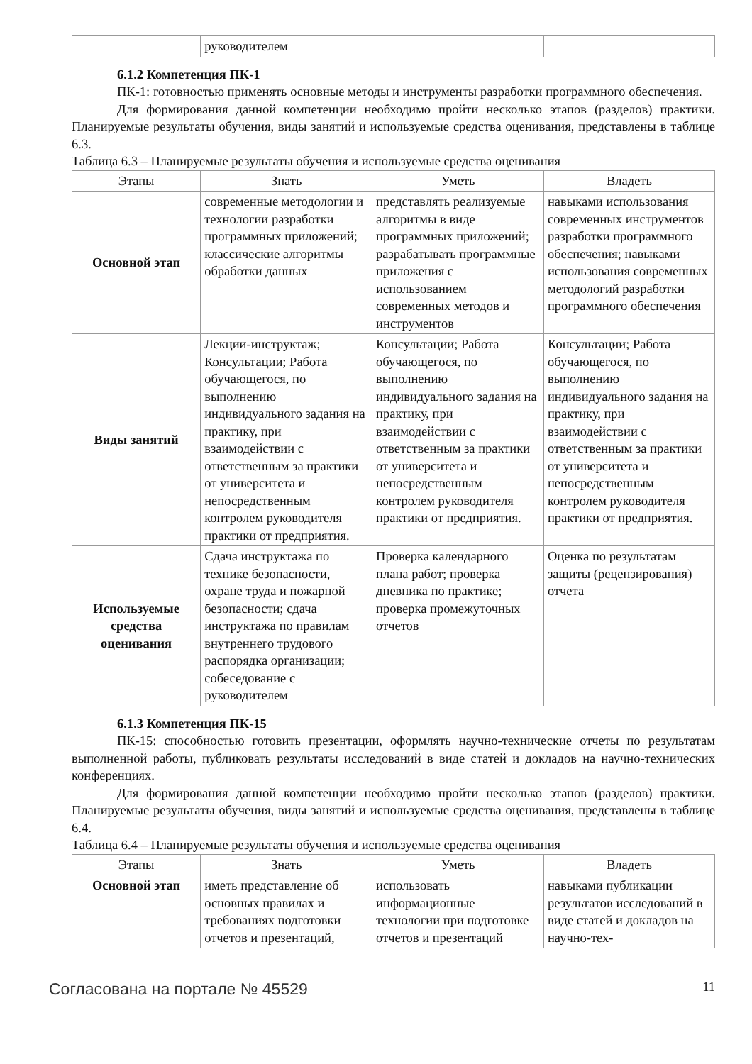| | руководителем | | |
6.1.2 Компетенция ПК-1
ПК-1: готовностью применять основные методы и инструменты разработки программного обеспечения.
Для формирования данной компетенции необходимо пройти несколько этапов (разделов) практики. Планируемые результаты обучения, виды занятий и используемые средства оценивания, представлены в таблице 6.3.
Таблица 6.3 – Планируемые результаты обучения и используемые средства оценивания
| Этапы | Знать | Уметь | Владеть |
| --- | --- | --- | --- |
| Основной этап | современные методологии и технологии разработки программных приложений; классические алгоритмы обработки данных | представлять реализуемые алгоритмы в виде программных приложений; разрабатывать программные приложения с использованием современных методов и инструментов | навыками использования современных инструментов разработки программного обеспечения; навыками использования современных методологий разработки программного обеспечения |
| Виды занятий | Лекции-инструктаж; Консультации; Работа обучающегося, по выполнению индивидуального задания на практику, при взаимодействии с ответственным за практики от университета и непосредственным контролем руководителя практики от предприятия. | Консультации; Работа обучающегося, по выполнению индивидуального задания на практику, при взаимодействии с ответственным за практики от университета и непосредственным контролем руководителя практики от предприятия. | Консультации; Работа обучающегося, по выполнению индивидуального задания на практику, при взаимодействии с ответственным за практики от университета и непосредственным контролем руководителя практики от предприятия. |
| Используемые средства оценивания | Сдача инструктажа по технике безопасности, охране труда и пожарной безопасности; сдача инструктажа по правилам внутреннего трудового распорядка организации; собеседование с руководителем | Проверка календарного плана работ; проверка дневника по практике; проверка промежуточных отчетов | Оценка по результатам защиты (рецензирования) отчета |
6.1.3 Компетенция ПК-15
ПК-15: способностью готовить презентации, оформлять научно-технические отчеты по результатам выполненной работы, публиковать результаты исследований в виде статей и докладов на научно-технических конференциях.
Для формирования данной компетенции необходимо пройти несколько этапов (разделов) практики. Планируемые результаты обучения, виды занятий и используемые средства оценивания, представлены в таблице 6.4.
Таблица 6.4 – Планируемые результаты обучения и используемые средства оценивания
| Этапы | Знать | Уметь | Владеть |
| --- | --- | --- | --- |
| Основной этап | иметь представление об основных правилах и требованиях подготовки отчетов и презентаций, | использовать информационные технологии при подготовке отчетов и презентаций | навыками публикации результатов исследований в виде статей и докладов на научно-тех- |
Согласована на портале № 45529 11